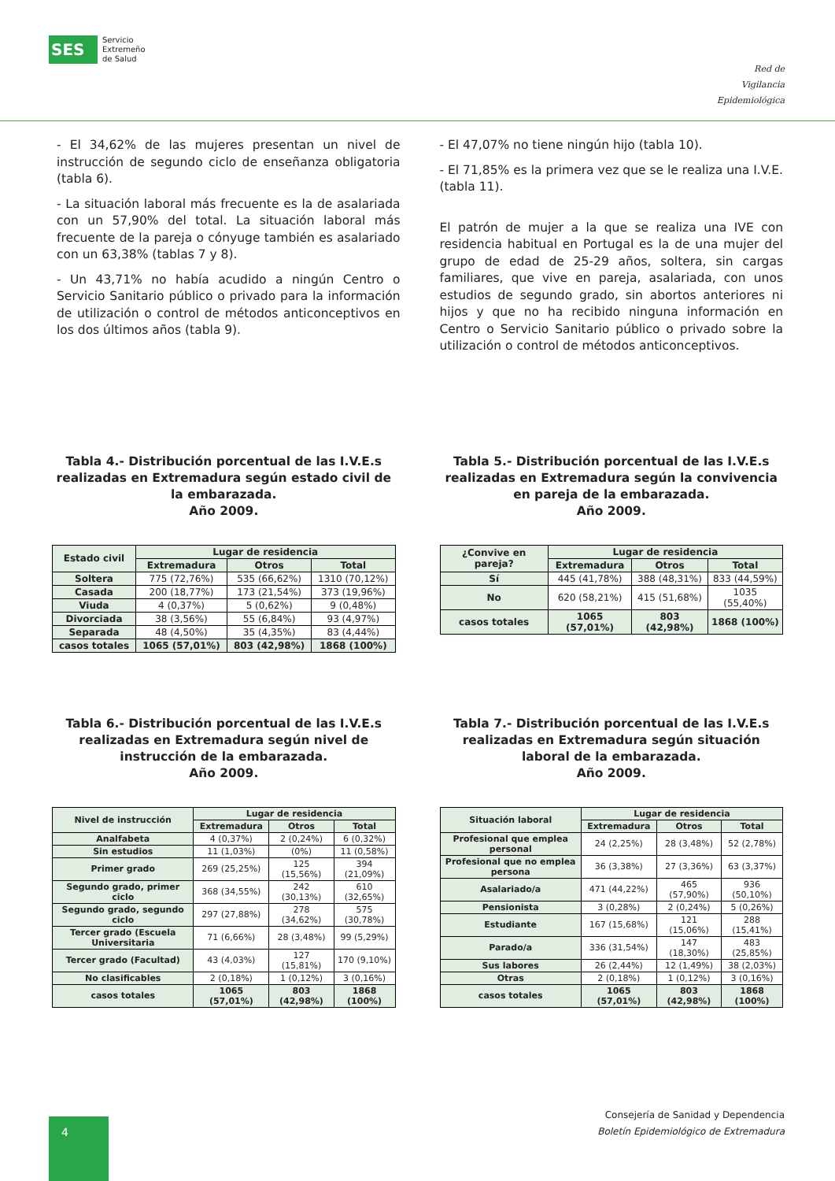SES
Servicio
Extremeño
de Salud
Red de
Vigilancia
Epidemiológica
- El 34,62% de las mujeres presentan un nivel de instrucción de segundo ciclo de enseñanza obligatoria (tabla 6).
- La situación laboral más frecuente es la de asalariada con un 57,90% del total. La situación laboral más frecuente de la pareja o cónyuge también es asalariado con un 63,38% (tablas 7 y 8).
- Un 43,71% no había acudido a ningún Centro o Servicio Sanitario público o privado para la información de utilización o control de métodos anticonceptivos en los dos últimos años (tabla 9).
- El 47,07% no tiene ningún hijo (tabla 10).
- El 71,85% es la primera vez que se le realiza una I.V.E. (tabla 11).
El patrón de mujer a la que se realiza una IVE con residencia habitual en Portugal es la de una mujer del grupo de edad de 25-29 años, soltera, sin cargas familiares, que vive en pareja, asalariada, con unos estudios de segundo grado, sin abortos anteriores ni hijos y que no ha recibido ninguna información en Centro o Servicio Sanitario público o privado sobre la utilización o control de métodos anticonceptivos.
Tabla 4.- Distribución porcentual de las I.V.E.s realizadas en Extremadura según estado civil de la embarazada.
Año 2009.
| Estado civil | Lugar de residencia | | |
| --- | --- | --- | --- |
| | Extremadura | Otros | Total |
| Soltera | 775 (72,76%) | 535 (66,62%) | 1310 (70,12%) |
| Casada | 200 (18,77%) | 173 (21,54%) | 373 (19,96%) |
| Viuda | 4 (0,37%) | 5 (0,62%) | 9 (0,48%) |
| Divorciada | 38 (3,56%) | 55 (6,84%) | 93 (4,97%) |
| Separada | 48 (4,50%) | 35 (4,35%) | 83 (4,44%) |
| casos totales | 1065 (57,01%) | 803 (42,98%) | 1868 (100%) |
Tabla 5.- Distribución porcentual de las I.V.E.s realizadas en Extremadura según la convivencia en pareja de la embarazada.
Año 2009.
| ¿Convive en pareja? | Lugar de residencia | | |
| --- | --- | --- | --- |
| | Extremadura | Otros | Total |
| Sí | 445 (41,78%) | 388 (48,31%) | 833 (44,59%) |
| No | 620 (58,21%) | 415 (51,68%) | 1035 (55,40%) |
| casos totales | 1065 (57,01%) | 803 (42,98%) | 1868 (100%) |
Tabla 6.- Distribución porcentual de las I.V.E.s realizadas en Extremadura según nivel de instrucción de la embarazada.
Año 2009.
| Nivel de instrucción | Lugar de residencia | | |
| --- | --- | --- | --- |
| | Extremadura | Otros | Total |
| Analfabeta | 4 (0,37%) | 2 (0,24%) | 6 (0,32%) |
| Sin estudios | 11 (1,03%) | (0%) | 11 (0,58%) |
| Primer grado | 269 (25,25%) | 125 (15,56%) | 394 (21,09%) |
| Segundo grado, primer ciclo | 368 (34,55%) | 242 (30,13%) | 610 (32,65%) |
| Segundo grado, segundo ciclo | 297 (27,88%) | 278 (34,62%) | 575 (30,78%) |
| Tercer grado (Escuela Universitaria | 71 (6,66%) | 28 (3,48%) | 99 (5,29%) |
| Tercer grado (Facultad) | 43 (4,03%) | 127 (15,81%) | 170 (9,10%) |
| No clasificables | 2 (0,18%) | 1 (0,12%) | 3 (0,16%) |
| casos totales | 1065 (57,01%) | 803 (42,98%) | 1868 (100%) |
Tabla 7.- Distribución porcentual de las I.V.E.s realizadas en Extremadura según situación laboral de la embarazada.
Año 2009.
| Situación laboral | Lugar de residencia | | |
| --- | --- | --- | --- |
| | Extremadura | Otros | Total |
| Profesional que emplea personal | 24 (2,25%) | 28 (3,48%) | 52 (2,78%) |
| Profesional que no emplea persona | 36 (3,38%) | 27 (3,36%) | 63 (3,37%) |
| Asalariado/a | 471 (44,22%) | 465 (57,90%) | 936 (50,10%) |
| Pensionista | 3 (0,28%) | 2 (0,24%) | 5 (0,26%) |
| Estudiante | 167 (15,68%) | 121 (15,06%) | 288 (15,41%) |
| Parado/a | 336 (31,54%) | 147 (18,30%) | 483 (25,85%) |
| Sus labores | 26 (2,44%) | 12 (1,49%) | 38 (2,03%) |
| Otras | 2 (0,18%) | 1 (0,12%) | 3 (0,16%) |
| casos totales | 1065 (57,01%) | 803 (42,98%) | 1868 (100%) |
4
Consejería de Sanidad y Dependencia
Boletín Epidemiológico de Extremadura